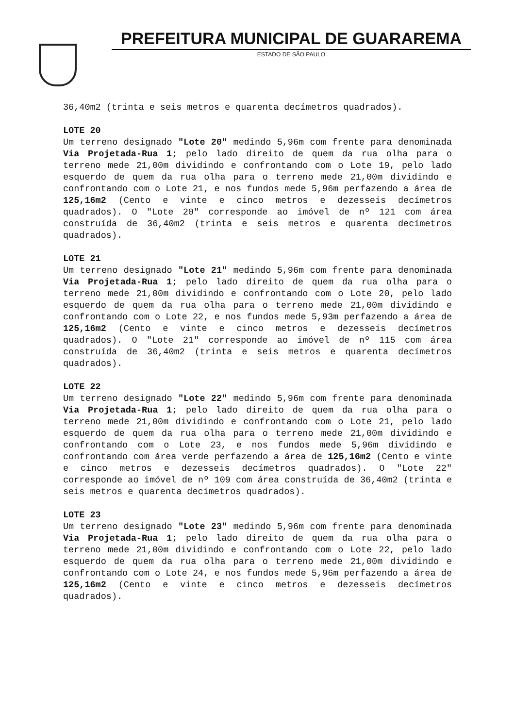PREFEITURA MUNICIPAL DE GUARAREMA
ESTADO DE SÃO PAULO
36,40m2 (trinta e seis metros e quarenta decímetros quadrados).
LOTE 20
Um terreno designado "Lote 20" medindo 5,96m com frente para denominada Via Projetada-Rua 1; pelo lado direito de quem da rua olha para o terreno mede 21,00m dividindo e confrontando com o Lote 19, pelo lado esquerdo de quem da rua olha para o terreno mede 21,00m dividindo e confrontando com o Lote 21, e nos fundos mede 5,96m perfazendo a área de 125,16m2 (Cento e vinte e cinco metros e dezesseis decímetros quadrados). O "Lote 20" corresponde ao imóvel de nº 121 com área construída de 36,40m2 (trinta e seis metros e quarenta decímetros quadrados).
LOTE 21
Um terreno designado "Lote 21" medindo 5,96m com frente para denominada Via Projetada-Rua 1; pelo lado direito de quem da rua olha para o terreno mede 21,00m dividindo e confrontando com o Lote 20, pelo lado esquerdo de quem da rua olha para o terreno mede 21,00m dividindo e confrontando com o Lote 22, e nos fundos mede 5,93m perfazendo a área de 125,16m2 (Cento e vinte e cinco metros e dezesseis decímetros quadrados). O "Lote 21" corresponde ao imóvel de nº 115 com área construída de 36,40m2 (trinta e seis metros e quarenta decímetros quadrados).
LOTE 22
Um terreno designado "Lote 22" medindo 5,96m com frente para denominada Via Projetada-Rua 1; pelo lado direito de quem da rua olha para o terreno mede 21,00m dividindo e confrontando com o Lote 21, pelo lado esquerdo de quem da rua olha para o terreno mede 21,00m dividindo e confrontando com o Lote 23, e nos fundos mede 5,96m dividindo e confrontando com área verde perfazendo a área de 125,16m2 (Cento e vinte e cinco metros e dezesseis decímetros quadrados). O "Lote 22" corresponde ao imóvel de nº 109 com área construída de 36,40m2 (trinta e seis metros e quarenta decímetros quadrados).
LOTE 23
Um terreno designado "Lote 23" medindo 5,96m com frente para denominada Via Projetada-Rua 1; pelo lado direito de quem da rua olha para o terreno mede 21,00m dividindo e confrontando com o Lote 22, pelo lado esquerdo de quem da rua olha para o terreno mede 21,00m dividindo e confrontando com o Lote 24, e nos fundos mede 5,96m perfazendo a área de 125,16m2 (Cento e vinte e cinco metros e dezesseis decímetros quadrados).